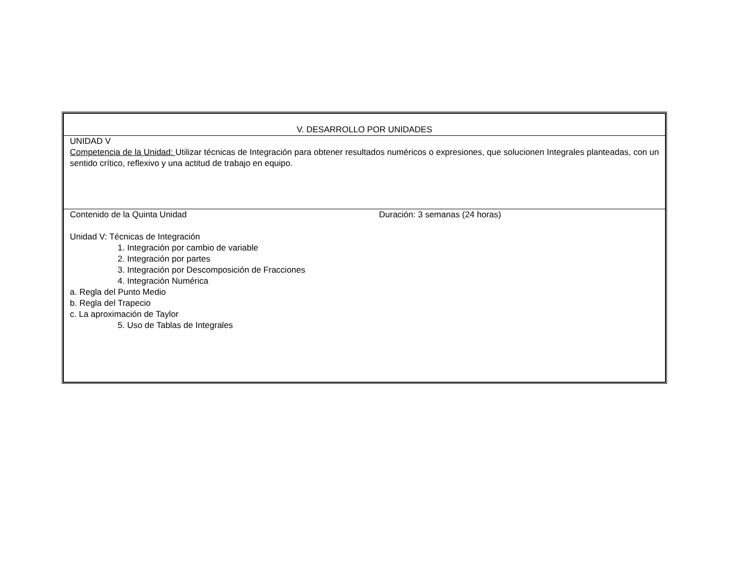| V. DESARROLLO POR UNIDADES |
| UNIDAD V Competencia de la Unidad: Utilizar técnicas de Integración para obtener resultados numéricos o expresiones, que solucionen Integrales planteadas, con un sentido crítico, reflexivo y una actitud de trabajo en equipo. |
| Contenido de la Quinta Unidad Duración: 3 semanas (24 horas) Unidad V: Técnicas de Integración 1. Integración por cambio de variable 2. Integración por partes 3. Integración por Descomposición de Fracciones 4. Integración Numérica a. Regla del Punto Medio b. Regla del Trapecio c. La aproximación de Taylor 5. Uso de Tablas de Integrales |